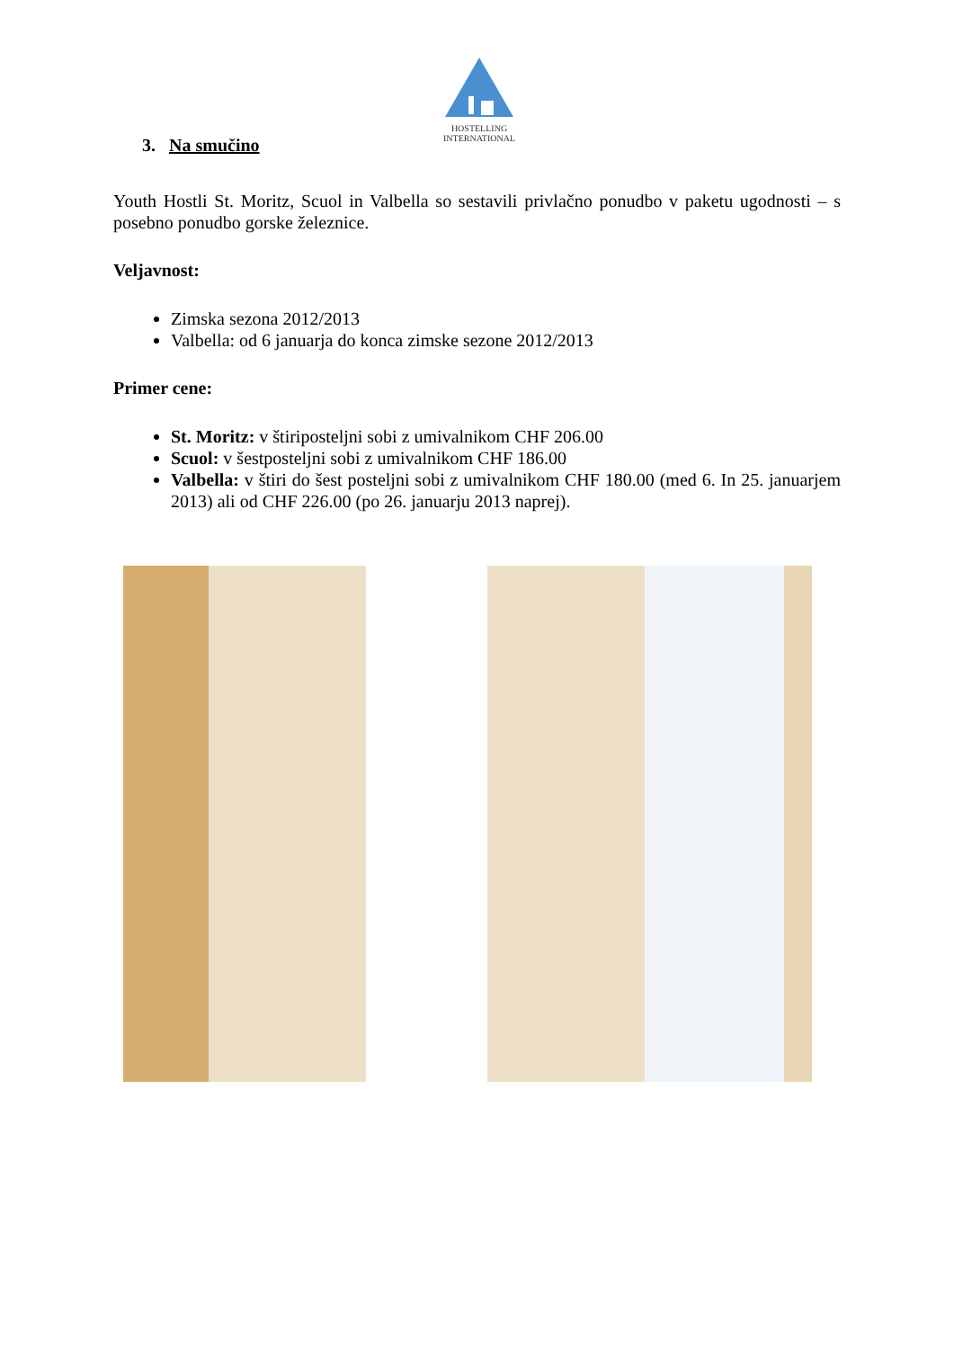HOSTELLING
INTERNATIONAL
3. Na smučino
Youth Hostli St. Moritz, Scuol in Valbella so sestavili privlačno ponudbo v paketu ugodnosti – s posebno ponudbo gorske železnice.
Veljavnost:
Zimska sezona 2012/2013
Valbella: od 6 januarja do konca zimske sezone 2012/2013
Primer cene:
St. Moritz: v štiriposteljni sobi z umivalnikom CHF 206.00
Scuol: v šestposteljni sobi z umivalnikom CHF 186.00
Valbella: v štiri do šest posteljni sobi z umivalnikom CHF 180.00 (med 6. In 25. januarjem 2013) ali od CHF 226.00 (po 26. januarju 2013 naprej).